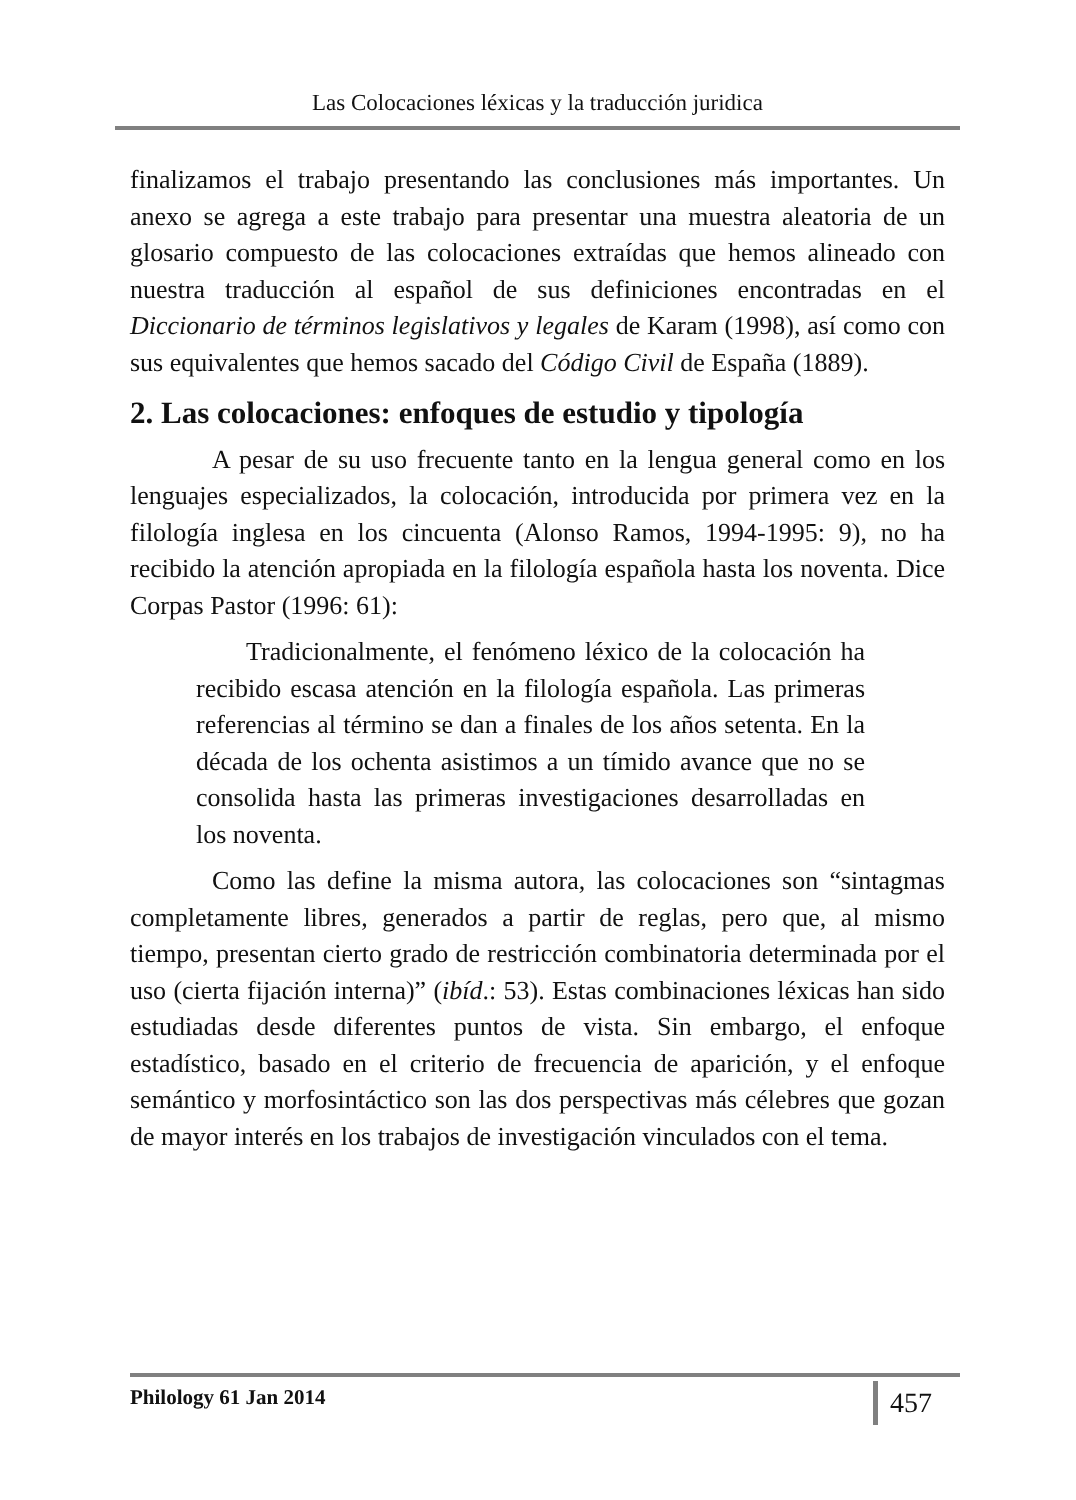Las Colocaciones léxicas y la traducción juridica
finalizamos el trabajo presentando las conclusiones más importantes. Un anexo se agrega a este trabajo para presentar una muestra aleatoria de un glosario compuesto de las colocaciones extraídas que hemos alineado con nuestra traducción al español de sus definiciones encontradas en el Diccionario de términos legislativos y legales de Karam (1998), así como con sus equivalentes que hemos sacado del Código Civil de España (1889).
2. Las colocaciones: enfoques de estudio y tipología
A pesar de su uso frecuente tanto en la lengua general como en los lenguajes especializados, la colocación, introducida por primera vez en la filología inglesa en los cincuenta (Alonso Ramos, 1994-1995: 9), no ha recibido la atención apropiada en la filología española hasta los noventa. Dice Corpas Pastor (1996: 61):
Tradicionalmente, el fenómeno léxico de la colocación ha recibido escasa atención en la filología española. Las primeras referencias al término se dan a finales de los años setenta. En la década de los ochenta asistimos a un tímido avance que no se consolida hasta las primeras investigaciones desarrolladas en los noventa.
Como las define la misma autora, las colocaciones son “sintagmas completamente libres, generados a partir de reglas, pero que, al mismo tiempo, presentan cierto grado de restricción combinatoria determinada por el uso (cierta fijación interna)” (ibíd.: 53). Estas combinaciones léxicas han sido estudiadas desde diferentes puntos de vista. Sin embargo, el enfoque estadístico, basado en el criterio de frecuencia de aparición, y el enfoque semántico y morfosintáctico son las dos perspectivas más célebres que gozan de mayor interés en los trabajos de investigación vinculados con el tema.
Philology 61 Jan 2014 457